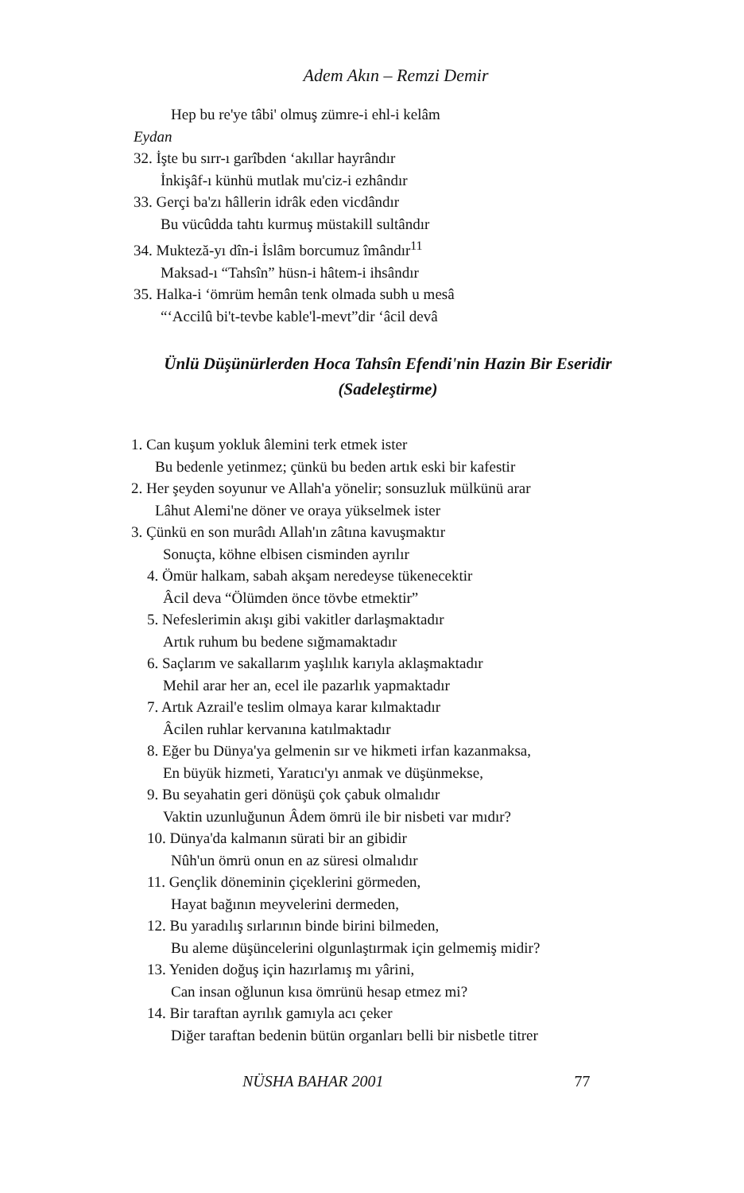Adem Akın – Remzi Demir
Hep bu re'ye tâbi' olmuş zümre-i ehl-i kelâm
Eydan
32. İşte bu sırr-ı garîbden ‘akıllar hayrândır
İnkişâf-ı künhü mutlak mu'ciz-i ezhândır
33. Gerçi ba'zı hâllerin idrâk eden vicdândır
Bu vücûdda tahtı kurmuş müstakill sultândır
34. Mukteză-yı dîn-i İslâm borcumuz îmândır<sup>11</sup>
Maksad-ı “Tahsîn” hüsn-i hâtem-i ihsândır
35. Halka-i ‘ömrüm hemân tenk olmada subh u mesâ
“‘Accilû bi't-tevbe kable'l-mevt”dir ‘âcil devâ
Ünlü Düşünürlerden Hoca Tahsîn Efendi'nin Hazin Bir Eseridir
(Sadeleştirme)
1. Can kuşum yokluk âlemini terk etmek ister
Bu bedenle yetinmez; çünkü bu beden artık eski bir kafestir
2. Her şeyden soyunur ve Allah'a yönelir; sonsuzluk mülkünü arar
Lâhut Alemi'ne döner ve oraya yükselmek ister
3. Çünkü en son murâdı Allah'ın zâtına kavuşmaktır
Sonuçta, köhne elbisen cisminden ayrılır
4. Ömür halkam, sabah akşam neredeyse tükenecektir
Âcil deva “Ölümden önce tövbe etmektir”
5. Nefeslerimin akışı gibi vakitler darlaşmaktadır
Artık ruhum bu bedene sığmamaktadır
6. Saçlarım ve sakallarım yaşlılık karıyla aklaşmaktadır
Mehil arar her an, ecel ile pazarlık yapmaktadır
7. Artık Azrail'e teslim olmaya karar kılmaktadır
Âcilen ruhlar kervanına katılmaktadır
8. Eğer bu Dünya'ya gelmenin sır ve hikmeti irfan kazanmaksa,
En büyük hizmeti, Yaratıcı'yı anmak ve düşünmekse,
9. Bu seyahatin geri dönüşü çok çabuk olmalıdır
Vaktin uzunluğunun Âdem ömrü ile bir nisbeti var mıdır?
10. Dünya'da kalmanın sürati bir an gibidir
Nûh'un ömrü onun en az süresi olmalıdır
11. Gençlik döneminin çiçeklerini görmeden,
Hayat bağının meyvelerini dermeden,
12. Bu yaradılış sırlarının binde birini bilmeden,
Bu aleme düşüncelerini olgunlaştırmak için gelmemiş midir?
13. Yeniden doğuş için hazırlamış mı yârini,
Can insan oğlunun kısa ömrünü hesap etmez mi?
14. Bir taraftan ayrılık gamıyla acı çeker
Diğer taraftan bedenin bütün organları belli bir nisbetle titrer
NÜSHA BAHAR 2001 77